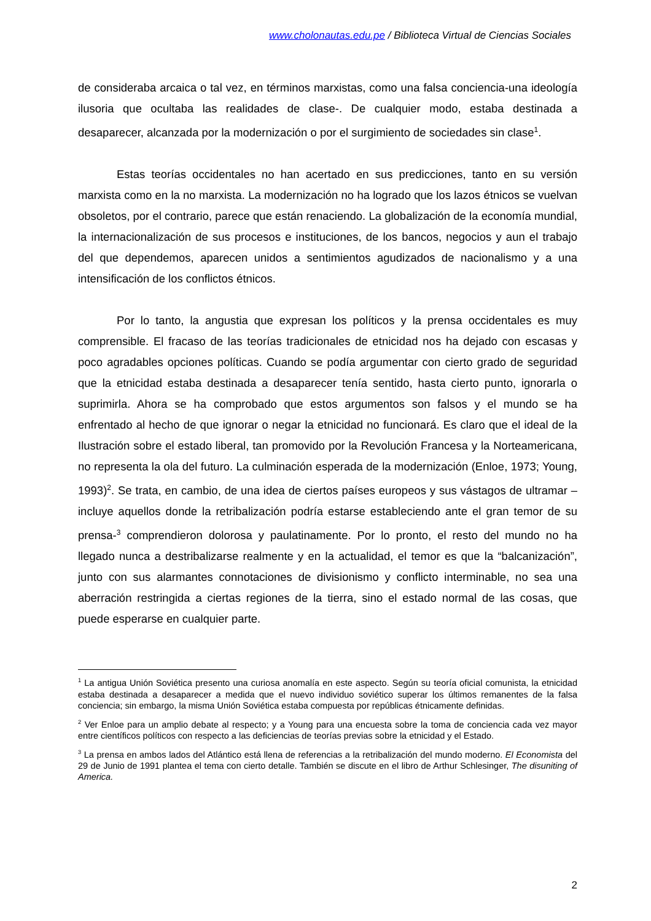www.cholonautas.edu.pe / Biblioteca Virtual de Ciencias Sociales
de consideraba arcaica o tal vez, en términos marxistas, como una falsa conciencia-una ideología ilusoria que ocultaba las realidades de clase-. De cualquier modo, estaba destinada a desaparecer, alcanzada por la modernización o por el surgimiento de sociedades sin clase<sup>1</sup>.
Estas teorías occidentales no han acertado en sus predicciones, tanto en su versión marxista como en la no marxista. La modernización no ha logrado que los lazos étnicos se vuelvan obsoletos, por el contrario, parece que están renaciendo. La globalización de la economía mundial, la internacionalización de sus procesos e instituciones, de los bancos, negocios y aun el trabajo del que dependemos, aparecen unidos a sentimientos agudizados de nacionalismo y a una intensificación de los conflictos étnicos.
Por lo tanto, la angustia que expresan los políticos y la prensa occidentales es muy comprensible. El fracaso de las teorías tradicionales de etnicidad nos ha dejado con escasas y poco agradables opciones políticas. Cuando se podía argumentar con cierto grado de seguridad que la etnicidad estaba destinada a desaparecer tenía sentido, hasta cierto punto, ignorarla o suprimirla. Ahora se ha comprobado que estos argumentos son falsos y el mundo se ha enfrentado al hecho de que ignorar o negar la etnicidad no funcionará. Es claro que el ideal de la Ilustración sobre el estado liberal, tan promovido por la Revolución Francesa y la Norteamericana, no representa la ola del futuro. La culminación esperada de la modernización (Enloe, 1973; Young, 1993)<sup>2</sup>. Se trata, en cambio, de una idea de ciertos países europeos y sus vástagos de ultramar – incluye aquellos donde la retribalización podría estarse estableciendo ante el gran temor de su prensa-<sup>3</sup> comprendieron dolorosa y paulatinamente. Por lo pronto, el resto del mundo no ha llegado nunca a destribalizarse realmente y en la actualidad, el temor es que la “balcanización”, junto con sus alarmantes connotaciones de divisionismo y conflicto interminable, no sea una aberración restringida a ciertas regiones de la tierra, sino el estado normal de las cosas, que puede esperarse en cualquier parte.
<sup>1</sup> La antigua Unión Soviética presento una curiosa anomalía en este aspecto. Según su teoría oficial comunista, la etnicidad estaba destinada a desaparecer a medida que el nuevo individuo soviético superar los últimos remanentes de la falsa conciencia; sin embargo, la misma Unión Soviética estaba compuesta por repúblicas étnicamente definidas.
<sup>2</sup> Ver Enloe para un amplio debate al respecto; y a Young para una encuesta sobre la toma de conciencia cada vez mayor entre científicos políticos con respecto a las deficiencias de teorías previas sobre la etnicidad y el Estado.
<sup>3</sup> La prensa en ambos lados del Atlántico está llena de referencias a la retribalización del mundo moderno. El Economista del 29 de Junio de 1991 plantea el tema con cierto detalle. También se discute en el libro de Arthur Schlesinger, The disuniting of America.
2